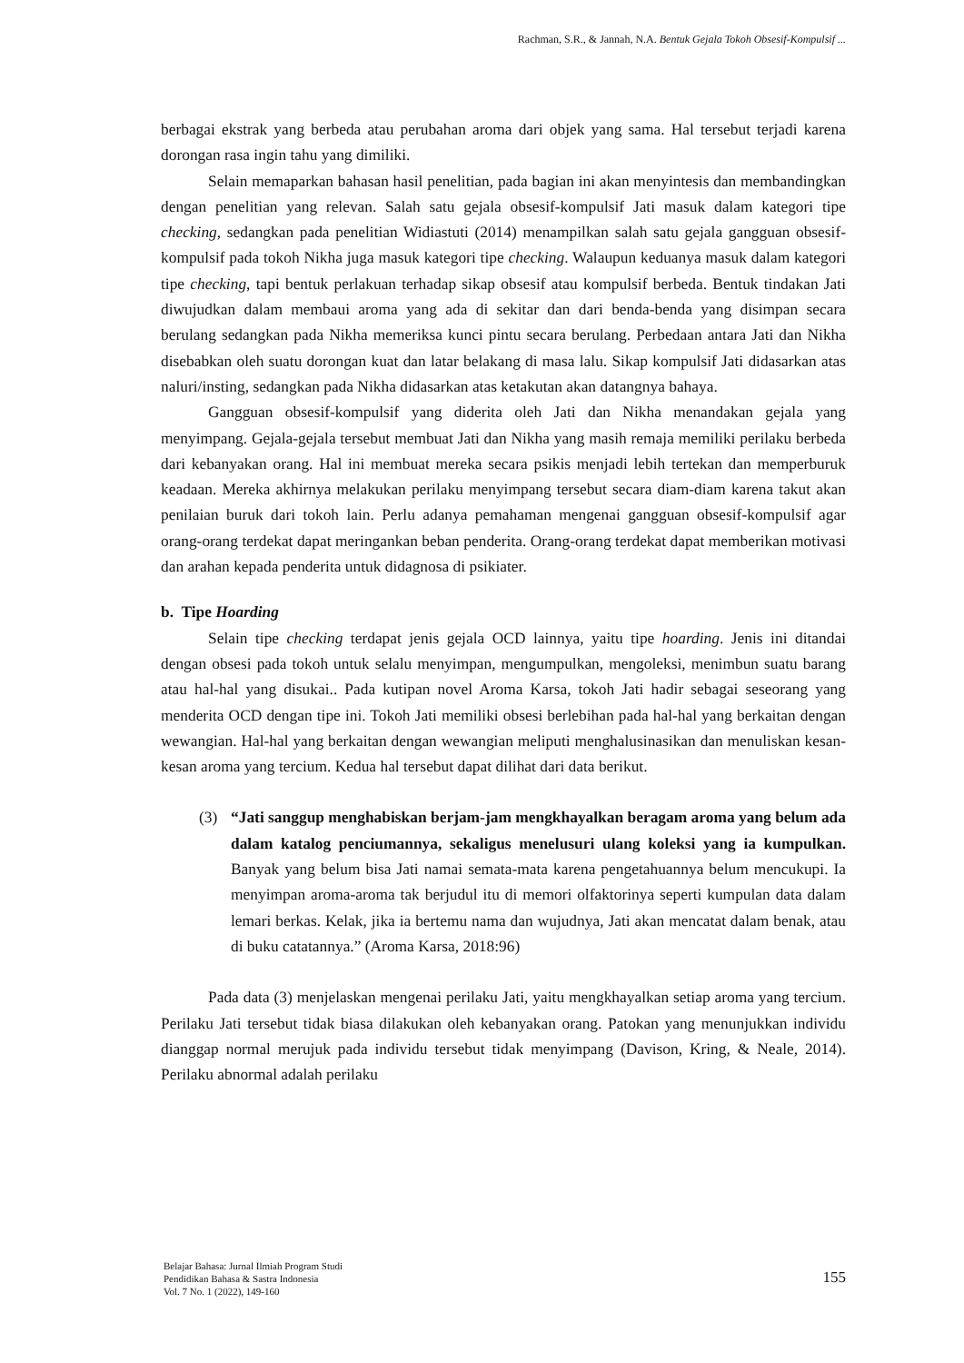Rachman, S.R., & Jannah, N.A. Bentuk Gejala Tokoh Obsesif-Kompulsif ...
berbagai ekstrak yang berbeda atau perubahan aroma dari objek yang sama. Hal tersebut terjadi karena dorongan rasa ingin tahu yang dimiliki.
Selain memaparkan bahasan hasil penelitian, pada bagian ini akan menyintesis dan membandingkan dengan penelitian yang relevan. Salah satu gejala obsesif-kompulsif Jati masuk dalam kategori tipe checking, sedangkan pada penelitian Widiastuti (2014) menampilkan salah satu gejala gangguan obsesif-kompulsif pada tokoh Nikha juga masuk kategori tipe checking. Walaupun keduanya masuk dalam kategori tipe checking, tapi bentuk perlakuan terhadap sikap obsesif atau kompulsif berbeda. Bentuk tindakan Jati diwujudkan dalam membaui aroma yang ada di sekitar dan dari benda-benda yang disimpan secara berulang sedangkan pada Nikha memeriksa kunci pintu secara berulang. Perbedaan antara Jati dan Nikha disebabkan oleh suatu dorongan kuat dan latar belakang di masa lalu. Sikap kompulsif Jati didasarkan atas naluri/insting, sedangkan pada Nikha didasarkan atas ketakutan akan datangnya bahaya.
Gangguan obsesif-kompulsif yang diderita oleh Jati dan Nikha menandakan gejala yang menyimpang. Gejala-gejala tersebut membuat Jati dan Nikha yang masih remaja memiliki perilaku berbeda dari kebanyakan orang. Hal ini membuat mereka secara psikis menjadi lebih tertekan dan memperburuk keadaan. Mereka akhirnya melakukan perilaku menyimpang tersebut secara diam-diam karena takut akan penilaian buruk dari tokoh lain. Perlu adanya pemahaman mengenai gangguan obsesif-kompulsif agar orang-orang terdekat dapat meringankan beban penderita. Orang-orang terdekat dapat memberikan motivasi dan arahan kepada penderita untuk didagnosa di psikiater.
b. Tipe Hoarding
Selain tipe checking terdapat jenis gejala OCD lainnya, yaitu tipe hoarding. Jenis ini ditandai dengan obsesi pada tokoh untuk selalu menyimpan, mengumpulkan, mengoleksi, menimbun suatu barang atau hal-hal yang disukai.. Pada kutipan novel Aroma Karsa, tokoh Jati hadir sebagai seseorang yang menderita OCD dengan tipe ini. Tokoh Jati memiliki obsesi berlebihan pada hal-hal yang berkaitan dengan wewangian. Hal-hal yang berkaitan dengan wewangian meliputi menghalusinasikan dan menuliskan kesan-kesan aroma yang tercium. Kedua hal tersebut dapat dilihat dari data berikut.
(3) “Jati sanggup menghabiskan berjam-jam mengkhayalkan beragam aroma yang belum ada dalam katalog penciumannya, sekaligus menelusuri ulang koleksi yang ia kumpulkan. Banyak yang belum bisa Jati namai semata-mata karena pengetahuannya belum mencukupi. Ia menyimpan aroma-aroma tak berjudul itu di memori olfaktorinya seperti kumpulan data dalam lemari berkas. Kelak, jika ia bertemu nama dan wujudnya, Jati akan mencatat dalam benak, atau di buku catatannya.” (Aroma Karsa, 2018:96)
Pada data (3) menjelaskan mengenai perilaku Jati, yaitu mengkhayalkan setiap aroma yang tercium. Perilaku Jati tersebut tidak biasa dilakukan oleh kebanyakan orang. Patokan yang menunjukkan individu dianggap normal merujuk pada individu tersebut tidak menyimpang (Davison, Kring, & Neale, 2014). Perilaku abnormal adalah perilaku
Belajar Bahasa: Jurnal Ilmiah Program Studi
Pendidikan Bahasa & Sastra Indonesia
Vol. 7 No. 1 (2022), 149-160
155